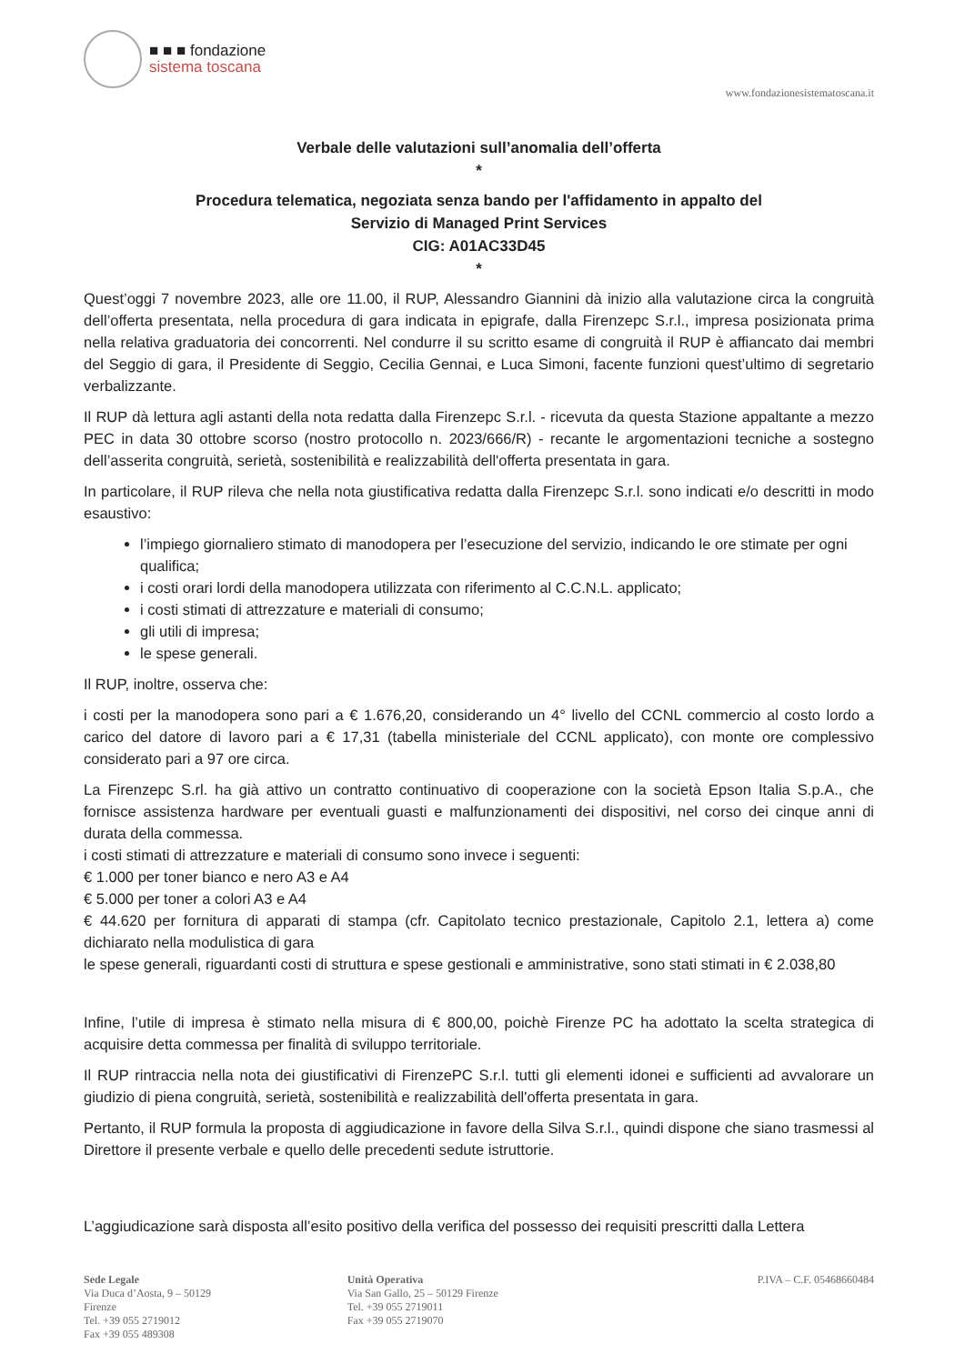■ ■ ■ fondazione
sistema toscana
www.fondazionesistematoscana.it
Verbale delle valutazioni sull’anomalia dell’offerta
*
Procedura telematica, negoziata senza bando per l'affidamento in appalto del
Servizio di Managed Print Services
CIG: A01AC33D45
*
Quest’oggi 7 novembre 2023, alle ore 11.00, il RUP, Alessandro Giannini dà inizio alla valutazione circa la congruità dell’offerta presentata, nella procedura di gara indicata in epigrafe, dalla Firenzepc S.r.l., impresa posizionata prima nella relativa graduatoria dei concorrenti. Nel condurre il su scritto esame di congruità il RUP è affiancato dai membri del Seggio di gara, il Presidente di Seggio, Cecilia Gennai, e Luca Simoni, facente funzioni quest’ultimo di segretario verbalizzante.
Il RUP dà lettura agli astanti della nota redatta dalla Firenzepc S.r.l. - ricevuta da questa Stazione appaltante a mezzo PEC in data 30 ottobre scorso (nostro protocollo n. 2023/666/R) - recante le argomentazioni tecniche a sostegno dell’asserita congruità, serietà, sostenibilità e realizzabilità dell'offerta presentata in gara.
In particolare, il RUP rileva che nella nota giustificativa redatta dalla Firenzepc S.r.l. sono indicati e/o descritti in modo esaustivo:
l’impiego giornaliero stimato di manodopera per l’esecuzione del servizio, indicando le ore stimate per ogni qualifica;
i costi orari lordi della manodopera utilizzata con riferimento al C.C.N.L. applicato;
i costi stimati di attrezzature e materiali di consumo;
gli utili di impresa;
le spese generali.
Il RUP, inoltre, osserva che:
i costi per la manodopera sono pari a € 1.676,20, considerando un 4° livello del CCNL commercio al costo lordo a carico del datore di lavoro pari a € 17,31 (tabella ministeriale del CCNL applicato), con monte ore complessivo considerato pari a 97 ore circa.
La Firenzepc S.rl. ha già attivo un contratto continuativo di cooperazione con la società Epson Italia S.p.A., che fornisce assistenza hardware per eventuali guasti e malfunzionamenti dei dispositivi, nel corso dei cinque anni di durata della commessa.
i costi stimati di attrezzature e materiali di consumo sono invece i seguenti:
€ 1.000 per toner bianco e nero A3 e A4
€ 5.000 per toner a colori A3 e A4
€ 44.620 per fornitura di apparati di stampa (cfr. Capitolato tecnico prestazionale, Capitolo 2.1, lettera a) come dichiarato nella modulistica di gara
le spese generali, riguardanti costi di struttura e spese gestionali e amministrative, sono stati stimati in € 2.038,80
Infine, l’utile di impresa è stimato nella misura di € 800,00, poichè Firenze PC ha adottato la scelta strategica di acquisire detta commessa per finalità di sviluppo territoriale.
Il RUP rintraccia nella nota dei giustificativi di FirenzePC S.r.l. tutti gli elementi idonei e sufficienti ad avvalorare un giudizio di piena congruità, serietà, sostenibilità e realizzabilità dell'offerta presentata in gara.
Pertanto, il RUP formula la proposta di aggiudicazione in favore della Silva S.r.l., quindi dispone che siano trasmessi al Direttore il presente verbale e quello delle precedenti sedute istruttorie.
L’aggiudicazione sarà disposta all’esito positivo della verifica del possesso dei requisiti prescritti dalla Lettera
Sede Legale
Via Duca d’Aosta, 9 – 50129
Firenze
Tel. +39 055 2719012
Fax +39 055 489308
Unità Operativa
Via San Gallo, 25 – 50129 Firenze
Tel. +39 055 2719011
Fax +39 055 2719070
P.IVA – C.F. 05468660484